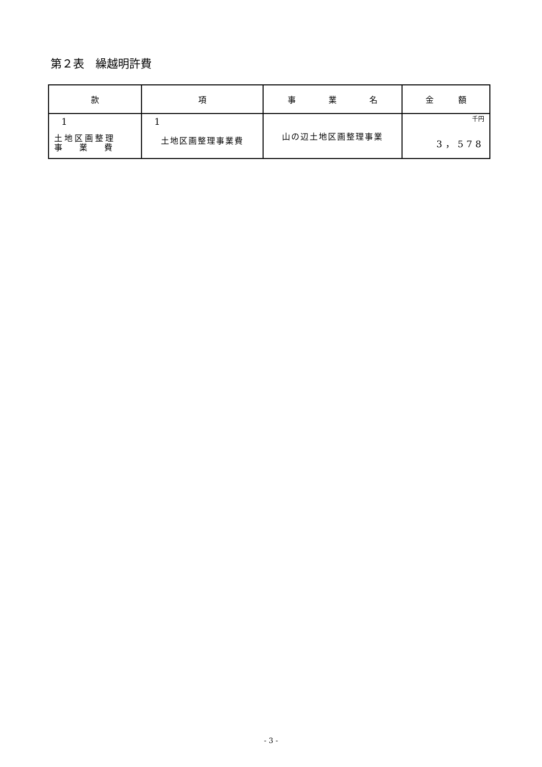第２表　繰越明許費
| 款 | 項 | 事 業 名 | 金 額 |
| --- | --- | --- | --- |
| 1 土地区画整理 事 業 費 | 1 土地区画整理事業費 | 山の辺土地区画整理事業 | 千円 3，578 |
- 3 -